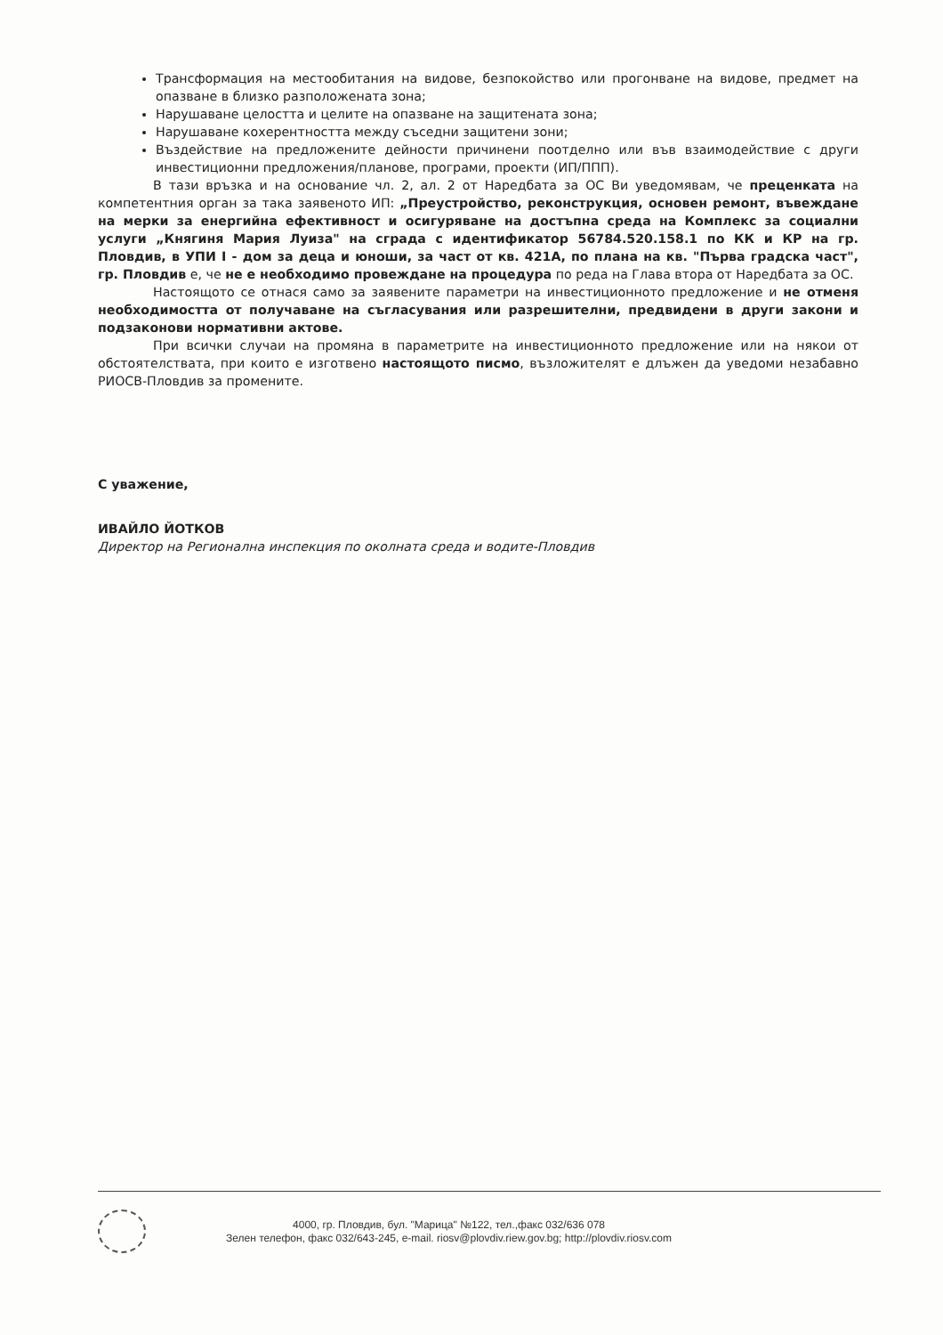Трансформация на местообитания на видове, безпокойство или прогонване на видове, предмет на опазване в близко разположената зона;
Нарушаване целостта и целите на опазване на защитената зона;
Нарушаване кохерентността между съседни защитени зони;
Въздействие на предложените дейности причинени поотделно или във взаимодействие с други инвестиционни предложения/планове, програми, проекти (ИП/ППП).
В тази връзка и на основание чл. 2, ал. 2 от Наредбата за ОС Ви уведомявам, че преценката на компетентния орган за така заявеното ИП: „Преустройство, реконструкция, основен ремонт, въвеждане на мерки за енергийна ефективност и осигуряване на достъпна среда на Комплекс за социални услуги „Княгиня Мария Луиза" на сграда с идентификатор 56784.520.158.1 по КК и КР на гр. Пловдив, в УПИ I - дом за деца и юноши, за част от кв. 421А, по плана на кв. "Първа градска част", гр. Пловдив е, че не е необходимо провеждане на процедура по реда на Глава втора от Наредбата за ОС.
Настоящото се отнася само за заявените параметри на инвестиционното предложение и не отменя необходимостта от получаване на съгласувания или разрешителни, предвидени в други закони и подзаконови нормативни актове.
При всички случаи на промяна в параметрите на инвестиционното предложение или на някои от обстоятелствата, при които е изготвено настоящото писмо, възложителят е длъжен да уведоми незабавно РИОСВ-Пловдив за промените.
С уважение,
ИВАЙЛО ЙОТКОВ
Директор на Регионална инспекция по околната среда и водите-Пловдив
4000, гр. Пловдив, бул. "Марица" №122, тел.,факс 032/636 078
Зелен телефон, факс 032/643-245, e-mail. riosv@plovdiv.riew.gov.bg; http://plovdiv.riosv.com